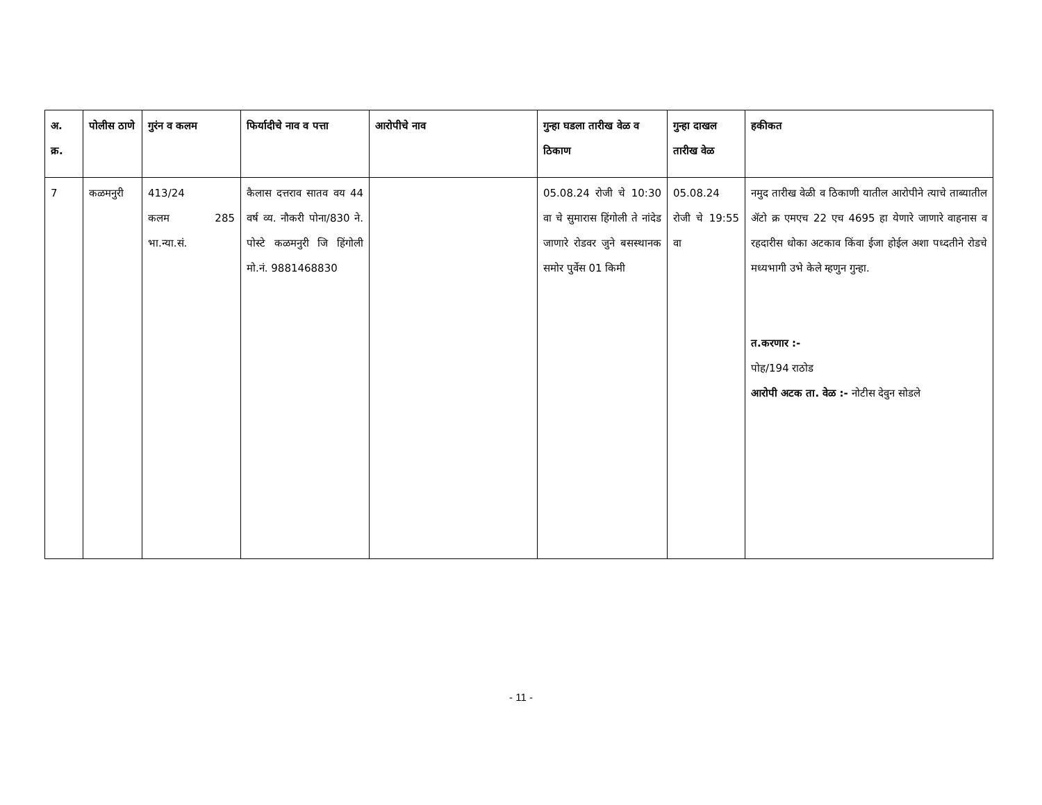| अ. क्र. | पोलीस ठाणे | गुरंन व कलम | फिर्यादीचे नाव व पत्ता | आरोपीचे नाव | गुन्हा घडला तारीख वेळ व ठिकाण | गुन्हा दाखल तारीख वेळ | हकीकत |
| --- | --- | --- | --- | --- | --- | --- | --- |
| 7 | कळमनुरी | 413/24 कलम 285 भा.न्या.सं. | कैलास दत्तराव सातव वय 44 वर्ष व्य. नौकरी पोना/830 ने. पोस्टे कळमनुरी जि हिंगोली मो.नं. 9881468830 | | 05.08.24 रोजी चे 10:30 वा चे सुमारास हिंगोली ते नांदेड जाणारे रोडवर जुने बसस्थानक समोर पुर्वेस 01 किमी | 05.08.24 रोजी चे 19:55 वा | नमुद तारीख वेळी व ठिकाणी यातील आरोपीने त्याचे ताब्यातील ॲटो क्र एमएच 22 एच 4695 हा येणारे जाणारे वाहनास व रहदारीस धोका अटकाव किंवा ईजा होईल अशा पध्दतीने रोडचे मध्यभागी उभे केले म्हणुन गुन्हा. त.करणार :- पोह/194 राठोड आरोपी अटक ता. वेळ :- नोटीस देवुन सोडले |
- 11 -